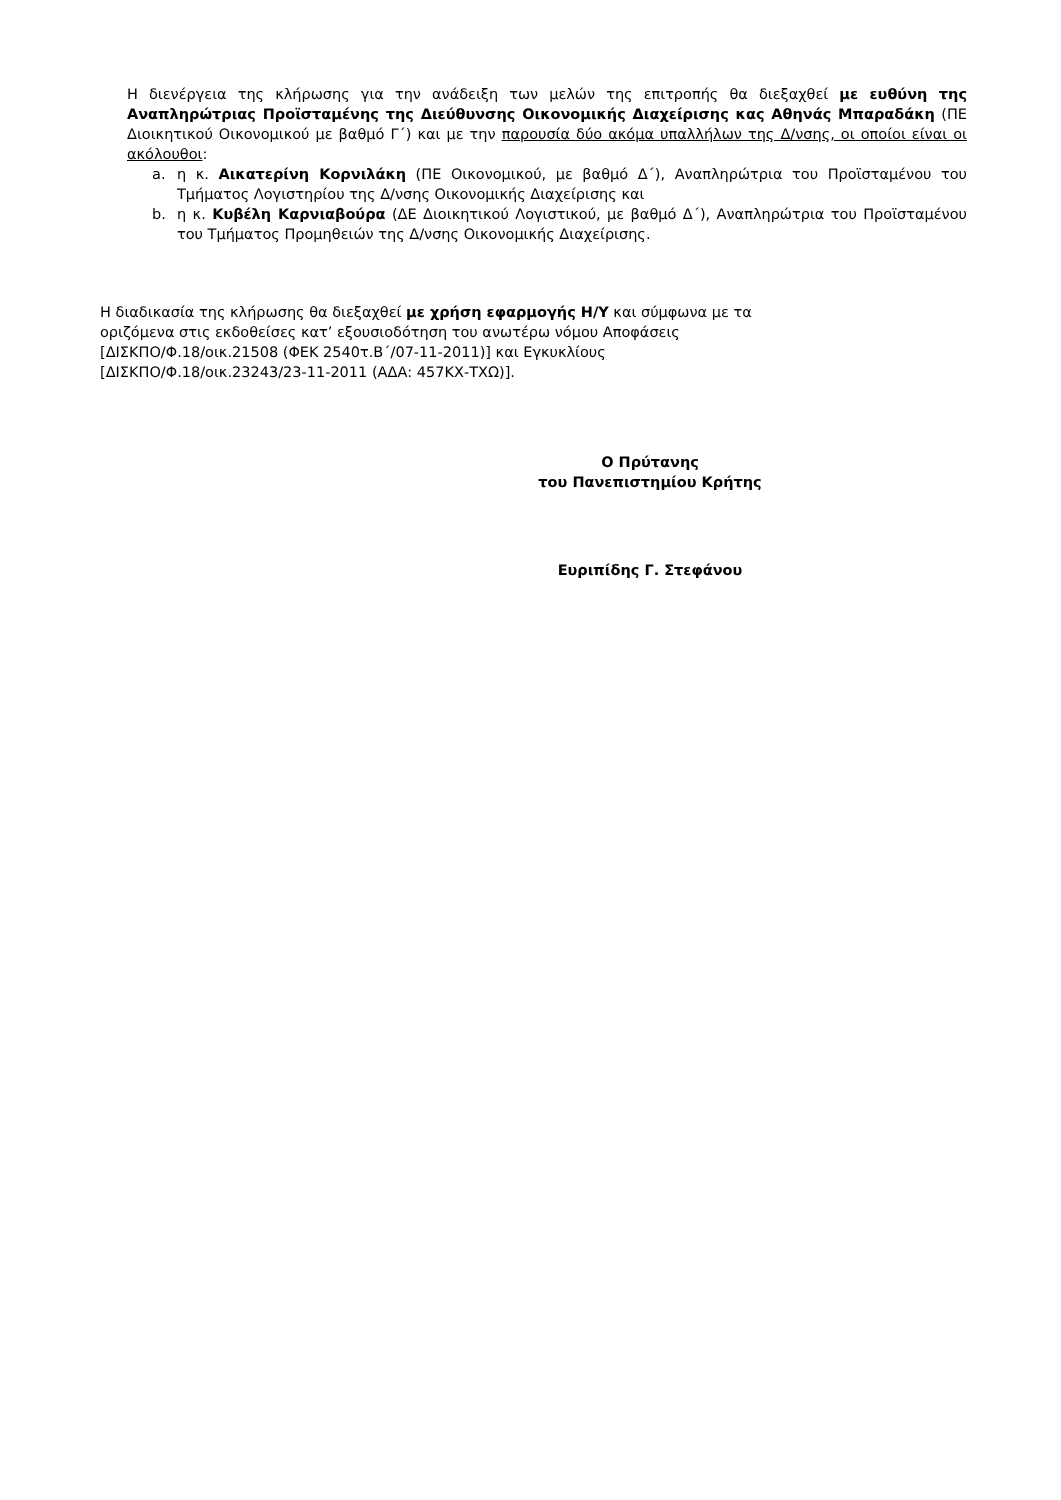Η διενέργεια της κλήρωσης για την ανάδειξη των μελών της επιτροπής θα διεξαχθεί με ευθύνη της Αναπληρώτριας Προϊσταμένης της Διεύθυνσης Οικονομικής Διαχείρισης κας Αθηνάς Μπαραδάκη (ΠΕ Διοικητικού Οικονομικού με βαθμό Γ΄) και με την παρουσία δύο ακόμα υπαλλήλων της Δ/νσης, οι οποίοι είναι οι ακόλουθοι:
a. η κ. Αικατερίνη Κορνιλάκη (ΠΕ Οικονομικού, με βαθμό Δ΄), Αναπληρώτρια του Προϊσταμένου του Τμήματος Λογιστηρίου της Δ/νσης Οικονομικής Διαχείρισης και
b. η κ. Κυβέλη Καρνιαβούρα (ΔΕ Διοικητικού Λογιστικού, με βαθμό Δ΄), Αναπληρώτρια του Προϊσταμένου του Τμήματος Προμηθειών της Δ/νσης Οικονομικής Διαχείρισης.
Η διαδικασία της κλήρωσης θα διεξαχθεί με χρήση εφαρμογής Η/Υ και σύμφωνα με τα
οριζόμενα στις εκδοθείσες κατ’ εξουσιοδότηση του ανωτέρω νόμου Αποφάσεις
[ΔΙΣΚΠΟ/Φ.18/οικ.21508 (ΦΕΚ 2540τ.Β΄/07-11-2011)] και Εγκυκλίους
[ΔΙΣΚΠΟ/Φ.18/οικ.23243/23-11-2011 (ΑΔΑ: 457ΚΧ-ΤΧΩ)].
Ο Πρύτανης
του Πανεπιστημίου Κρήτης
Ευριπίδης Γ. Στεφάνου